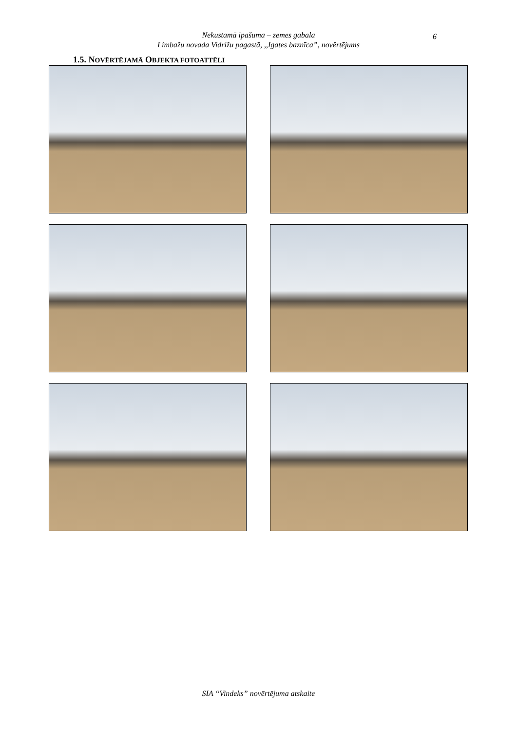Nekustamā īpašuma – zemes gabala
Limbažu novada Vidrižu pagastā, ,,Igates baznīca”, novērtējums
6
1.5. NOVĒRTĒJAMĀ OBJEKTA FOTOATTĒLI
SIA “Vindeks” novērtējuma atskaite